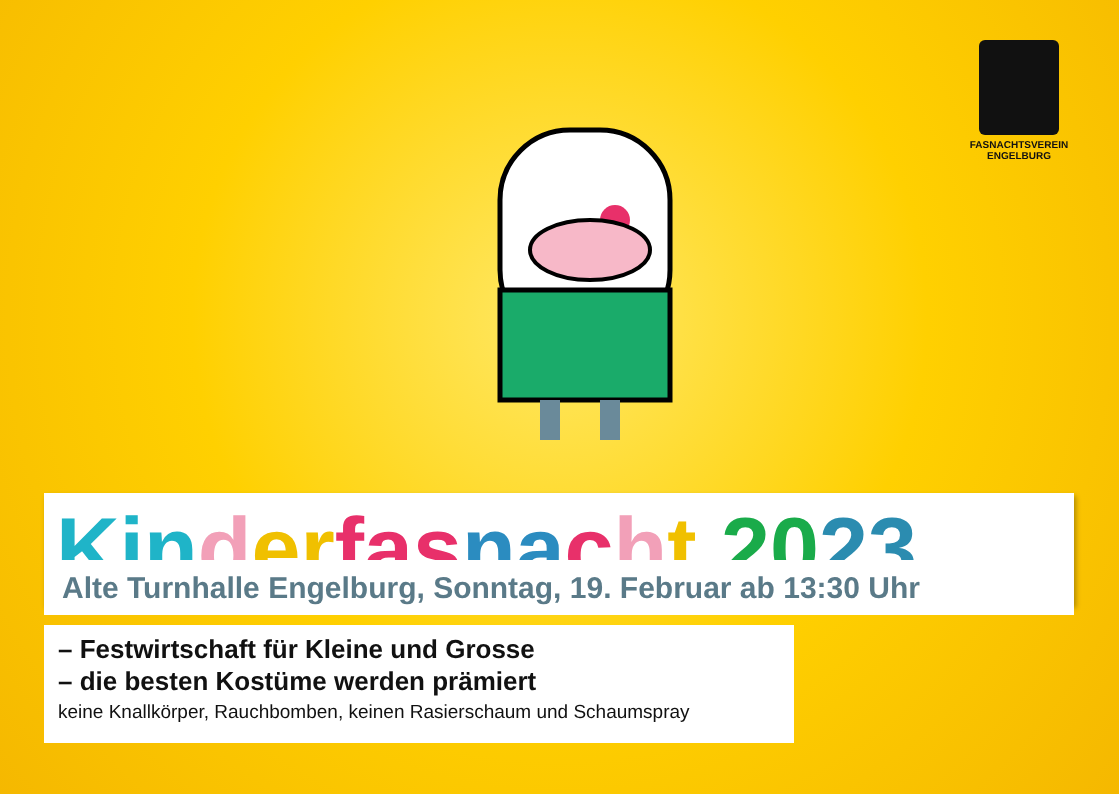FASNACHTSVEREIN
ENGELBURG
Kin der fas na cht 2023
Alte Turnhalle Engelburg, Sonntag, 19. Februar ab 13:30 Uhr
– Festwirtschaft für Kleine und Grosse
– die besten Kostüme werden prämiert
keine Knallkörper, Rauchbomben, keinen Rasierschaum und Schaumspray